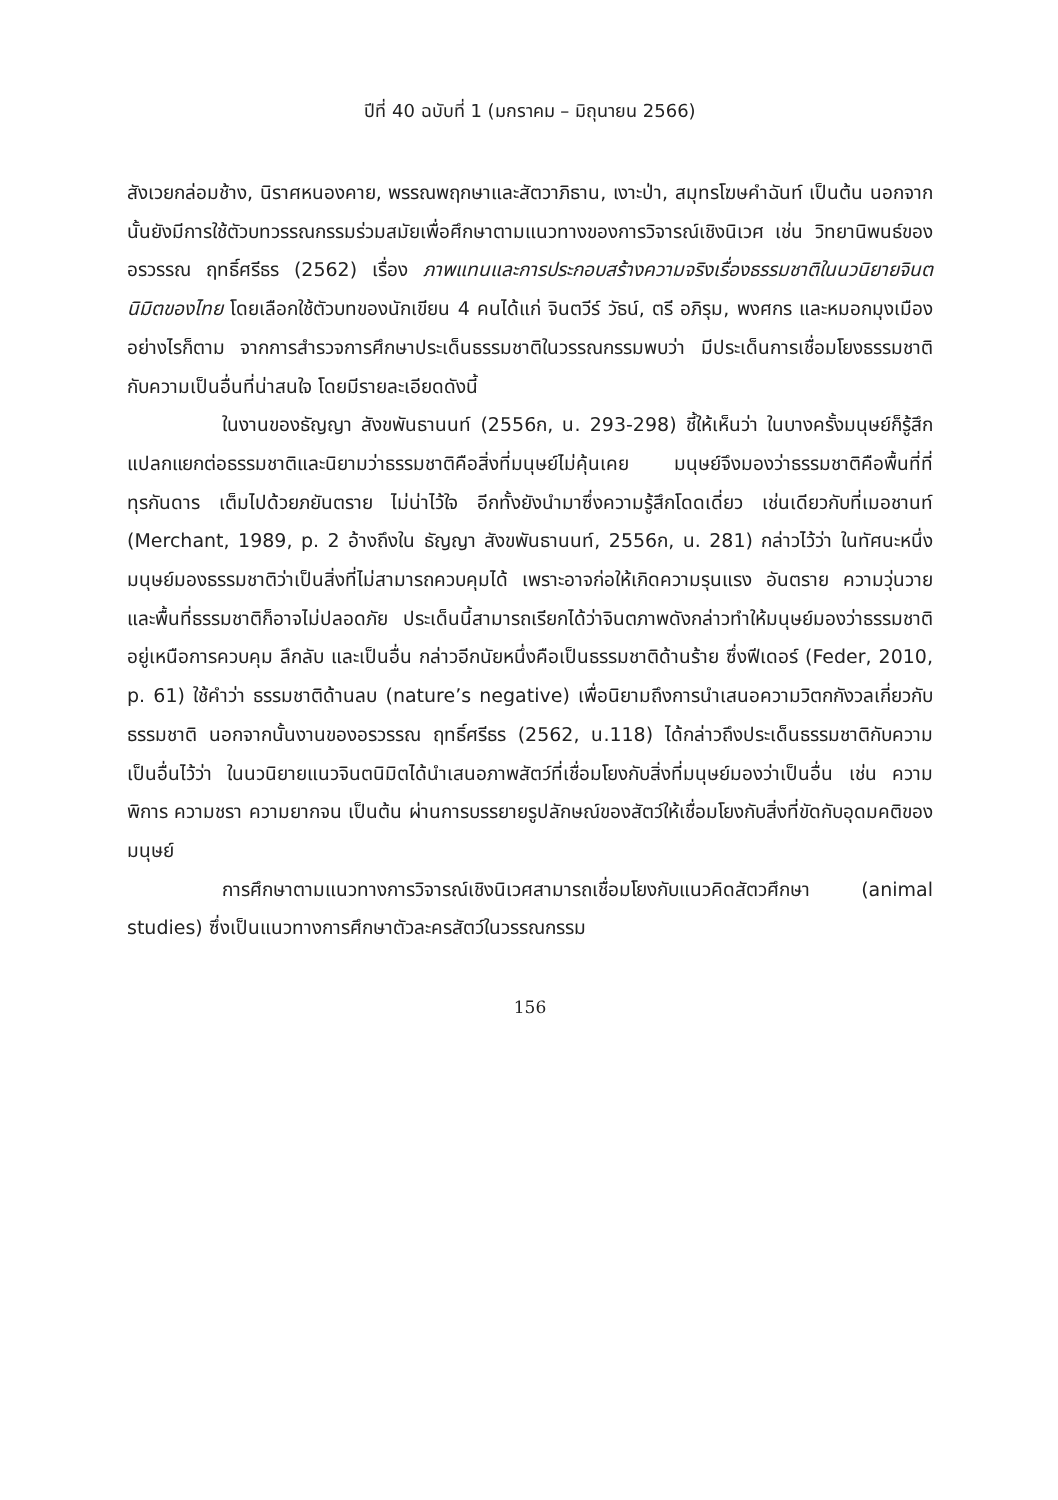ปีที่ 40 ฉบับที่ 1 (มกราคม – มิถุนายน 2566)
สังเวยกล่อมช้าง, นิราศหนองคาย, พรรณพฤกษาและสัตวาภิธาน, เงาะป่า, สมุทรโฆษคำฉันท์ เป็นต้น นอกจากนั้นยังมีการใช้ตัวบทวรรณกรรมร่วมสมัยเพื่อศึกษาตามแนวทางของการวิจารณ์เชิงนิเวศ เช่น วิทยานิพนธ์ของ อรวรรณ ฤทธิ์ศรีธร (2562) เรื่อง ภาพแทนและการประกอบสร้างความจริงเรื่องธรรมชาติในนวนิยายจินตนิมิตของไทย โดยเลือกใช้ตัวบทของนักเขียน 4 คนได้แก่ จินตวีร์ วัธน์, ตรี อภิรุม, พงศกร และหมอกมุงเมือง อย่างไรก็ตาม จากการสำรวจการศึกษาประเด็นธรรมชาติในวรรณกรรมพบว่า มีประเด็นการเชื่อมโยงธรรมชาติกับความเป็นอื่นที่น่าสนใจ โดยมีรายละเอียดดังนี้
ในงานของธัญญา สังขพันธานนท์ (2556ก, น. 293-298) ชี้ให้เห็นว่า ในบางครั้งมนุษย์ก็รู้สึกแปลกแยกต่อธรรมชาติและนิยามว่าธรรมชาติคือสิ่งที่มนุษย์ไม่คุ้นเคย มนุษย์จึงมองว่าธรรมชาติคือพื้นที่ที่ทุรกันดาร เต็มไปด้วยภยันตราย ไม่น่าไว้ใจ อีกทั้งยังนำมาซึ่งความรู้สึกโดดเดี่ยว เช่นเดียวกับที่เมอชานท์ (Merchant, 1989, p. 2 อ้างถึงใน ธัญญา สังขพันธานนท์, 2556ก, น. 281) กล่าวไว้ว่า ในทัศนะหนึ่งมนุษย์มองธรรมชาติว่าเป็นสิ่งที่ไม่สามารถควบคุมได้ เพราะอาจก่อให้เกิดความรุนแรง อันตราย ความวุ่นวาย และพื้นที่ธรรมชาติก็อาจไม่ปลอดภัย ประเด็นนี้สามารถเรียกได้ว่าจินตภาพดังกล่าวทำให้มนุษย์มองว่าธรรมชาติอยู่เหนือการควบคุม ลึกลับ และเป็นอื่น กล่าวอีกนัยหนึ่งคือเป็นธรรมชาติด้านร้าย ซึ่งฟีเดอร์ (Feder, 2010, p. 61) ใช้คำว่า ธรรมชาติด้านลบ (nature’s negative) เพื่อนิยามถึงการนำเสนอความวิตกกังวลเกี่ยวกับธรรมชาติ นอกจากนั้นงานของอรวรรณ ฤทธิ์ศรีธร (2562, น.118) ได้กล่าวถึงประเด็นธรรมชาติกับความเป็นอื่นไว้ว่า ในนวนิยายแนวจินตนิมิตได้นำเสนอภาพสัตว์ที่เชื่อมโยงกับสิ่งที่มนุษย์มองว่าเป็นอื่น เช่น ความพิการ ความชรา ความยากจน เป็นต้น ผ่านการบรรยายรูปลักษณ์ของสัตว์ให้เชื่อมโยงกับสิ่งที่ขัดกับอุดมคติของมนุษย์
การศึกษาตามแนวทางการวิจารณ์เชิงนิเวศสามารถเชื่อมโยงกับแนวคิดสัตวศึกษา (animal studies) ซึ่งเป็นแนวทางการศึกษาตัวละครสัตว์ในวรรณกรรม
156